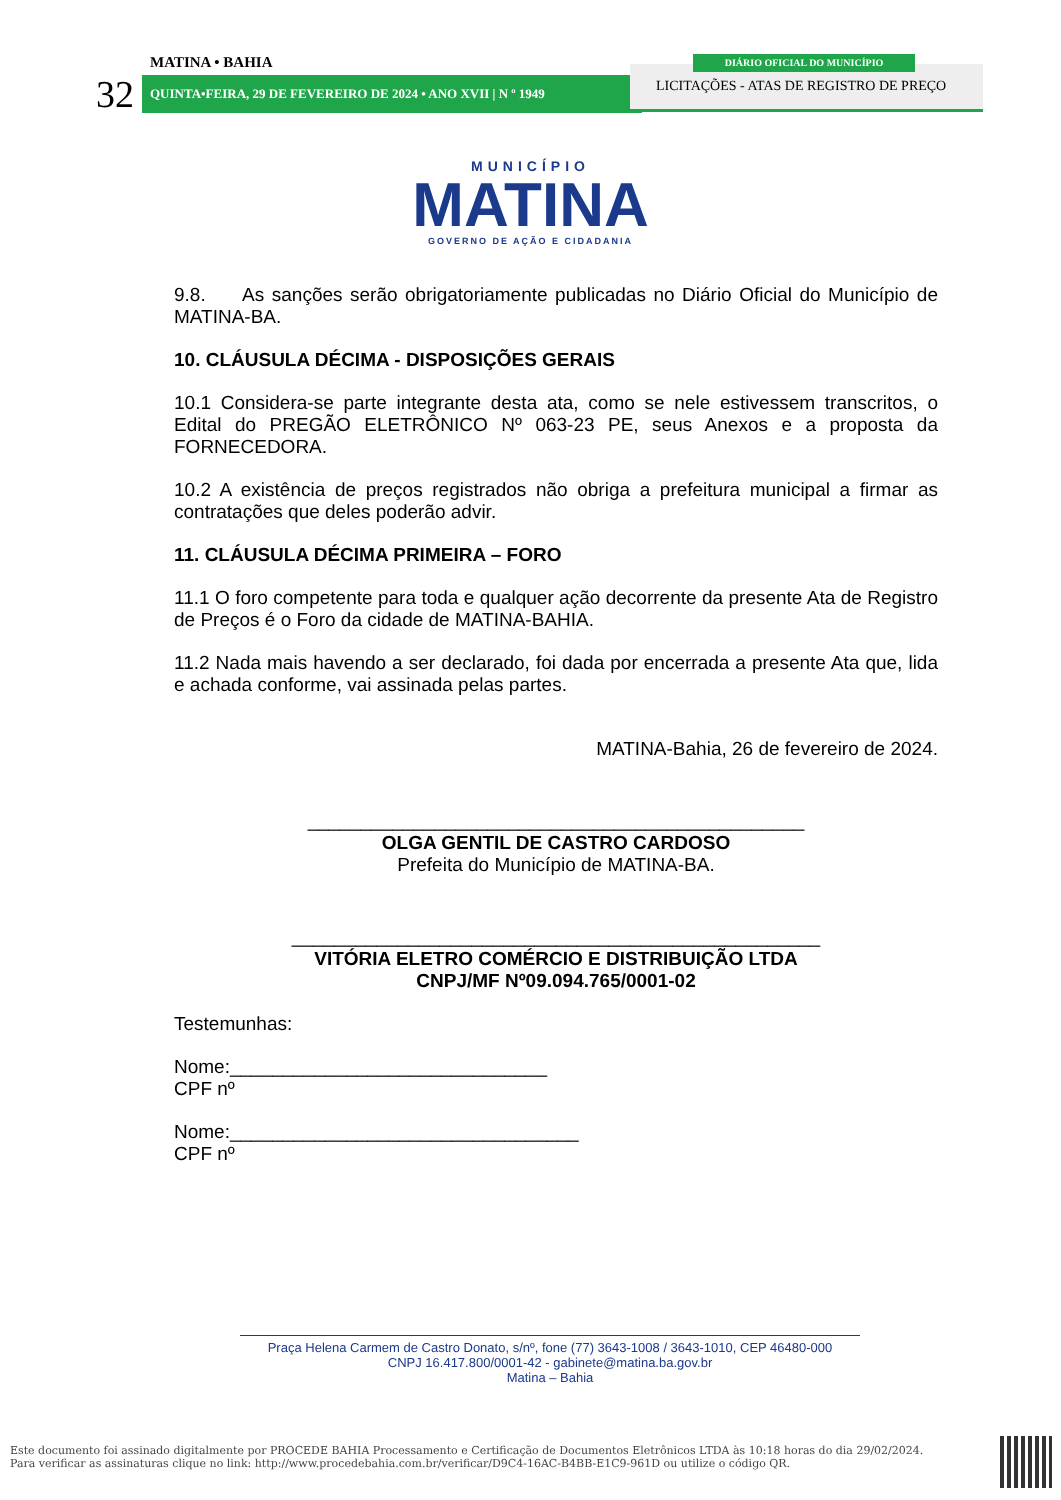MATINA • BAHIA
32 QUINTA•FEIRA, 29 DE FEVEREIRO DE 2024 • ANO XVII | N º 1949
LICITAÇÕES - ATAS DE REGISTRO DE PREÇO
DIÁRIO OFICIAL DO MUNICÍPIO
MUNICÍPIO
MATINA
GOVERNO DE AÇÃO E CIDADANIA
9.8. As sanções serão obrigatoriamente publicadas no Diário Oficial do Município de MATINA-BA.
10. CLÁUSULA DÉCIMA - DISPOSIÇÕES GERAIS
10.1 Considera-se parte integrante desta ata, como se nele estivessem transcritos, o Edital do PREGÃO ELETRÔNICO Nº 063-23 PE, seus Anexos e a proposta da FORNECEDORA.
10.2 A existência de preços registrados não obriga a prefeitura municipal a firmar as contratações que deles poderão advir.
11. CLÁUSULA DÉCIMA PRIMEIRA – FORO
11.1 O foro competente para toda e qualquer ação decorrente da presente Ata de Registro de Preços é o Foro da cidade de MATINA-BAHIA.
11.2 Nada mais havendo a ser declarado, foi dada por encerrada a presente Ata que, lida e achada conforme, vai assinada pelas partes.
MATINA-Bahia, 26 de fevereiro de 2024.
_______________________________________________
OLGA GENTIL DE CASTRO CARDOSO
Prefeita do Município de MATINA-BA.
__________________________________________________
VITÓRIA ELETRO COMÉRCIO E DISTRIBUIÇÃO LTDA
CNPJ/MF Nº09.094.765/0001-02
Testemunhas:
Nome:______________________________
CPF nº
Nome:_________________________________
CPF nº
Praça Helena Carmem de Castro Donato, s/nº, fone (77) 3643-1008 / 3643-1010, CEP 46480-000
CNPJ 16.417.800/0001-42 - gabinete@matina.ba.gov.br
Matina – Bahia
Este documento foi assinado digitalmente por PROCEDE BAHIA Processamento e Certificação de Documentos Eletrônicos LTDA às 10:18 horas do dia 29/02/2024.
Para verificar as assinaturas clique no link: http://www.procedebahia.com.br/verificar/D9C4-16AC-B4BB-E1C9-961D ou utilize o código QR.